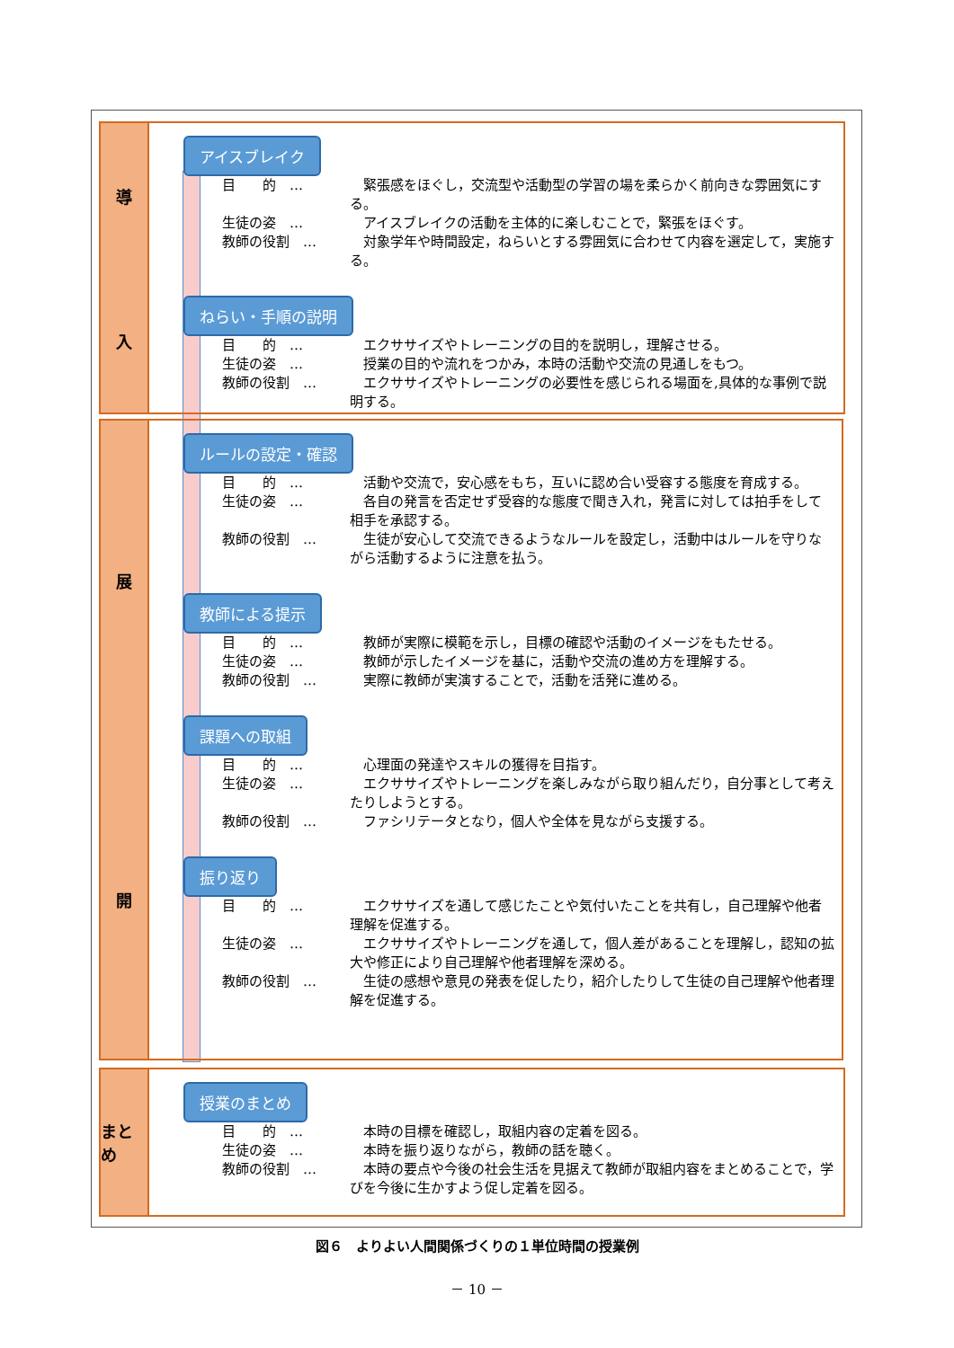導
入
アイスブレイク
目　　的　…　緊張感をほぐし，交流型や活動型の学習の場を柔らかく前向きな雰囲気にする。
生徒の姿　…　アイスブレイクの活動を主体的に楽しむことで，緊張をほぐす。
教師の役割　…　対象学年や時間設定，ねらいとする雰囲気に合わせて内容を選定して，実施する。
ねらい・手順の説明
目　　的　…　エクササイズやトレーニングの目的を説明し，理解させる。
生徒の姿　…　授業の目的や流れをつかみ，本時の活動や交流の見通しをもつ。
教師の役割　…　エクササイズやトレーニングの必要性を感じられる場面を,具体的な事例で説明する。
展
開
ルールの設定・確認
目　　的　…　活動や交流で，安心感をもち，互いに認め合い受容する態度を育成する。
生徒の姿　…　各自の発言を否定せず受容的な態度で聞き入れ，発言に対しては拍手をして相手を承認する。
教師の役割　…　生徒が安心して交流できるようなルールを設定し，活動中はルールを守りながら活動するように注意を払う。
教師による提示
目　　的　…　教師が実際に模範を示し，目標の確認や活動のイメージをもたせる。
生徒の姿　…　教師が示したイメージを基に，活動や交流の進め方を理解する。
教師の役割　…　実際に教師が実演することで，活動を活発に進める。
課題への取組
目　　的　…　心理面の発達やスキルの獲得を目指す。
生徒の姿　…　エクササイズやトレーニングを楽しみながら取り組んだり，自分事として考えたりしようとする。
教師の役割　…　ファシリテータとなり，個人や全体を見ながら支援する。
振り返り
目　　的　…　エクササイズを通して感じたことや気付いたことを共有し，自己理解や他者理解を促進する。
生徒の姿　…　エクササイズやトレーニングを通して，個人差があることを理解し，認知の拡大や修正により自己理解や他者理解を深める。
教師の役割　…　生徒の感想や意見の発表を促したり，紹介したりして生徒の自己理解や他者理解を促進する。
まとめ
授業のまとめ
目　　的　…　本時の目標を確認し，取組内容の定着を図る。
生徒の姿　…　本時を振り返りながら，教師の話を聴く。
教師の役割　…　本時の要点や今後の社会生活を見据えて教師が取組内容をまとめることで，学びを今後に生かすよう促し定着を図る。
図６　よりよい人間関係づくりの１単位時間の授業例
－ 10 －